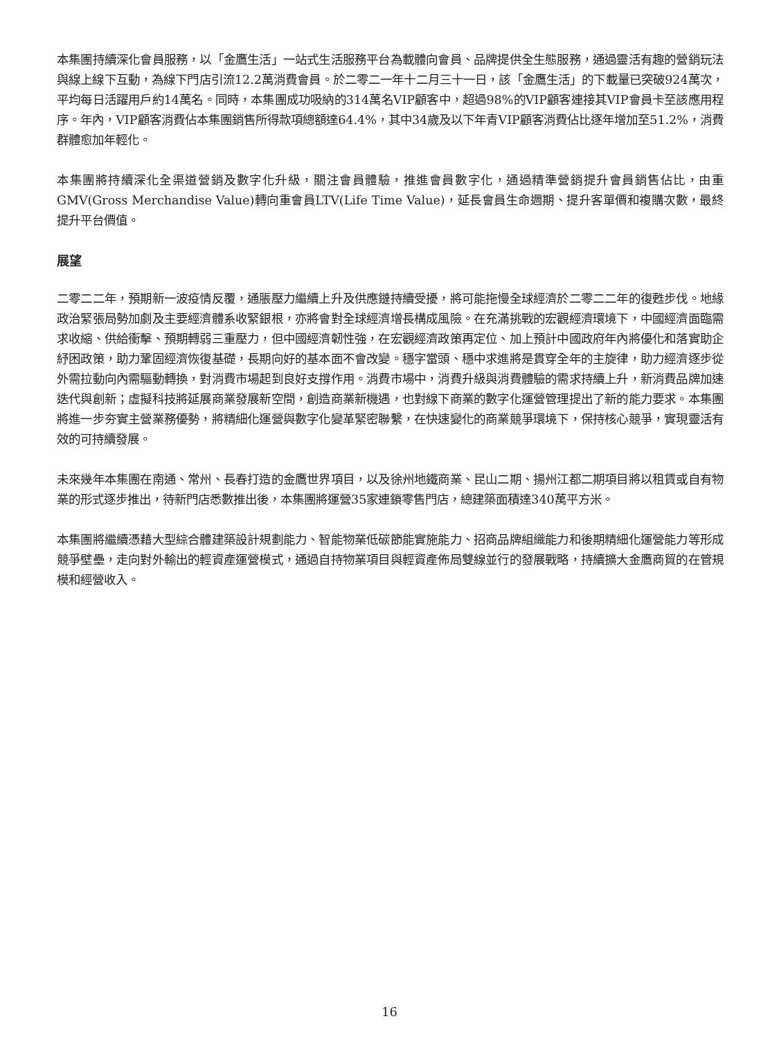本集團持續深化會員服務，以「金鷹生活」一站式生活服務平台為載體向會員、品牌提供全生態服務，通過靈活有趣的營銷玩法與線上線下互動，為線下門店引流12.2萬消費會員。於二零二一年十二月三十一日，該「金鷹生活」的下載量已突破924萬次，平均每日活躍用戶約14萬名。同時，本集團成功吸納的314萬名VIP顧客中，超過98%的VIP顧客連接其VIP會員卡至該應用程序。年內，VIP顧客消費佔本集團銷售所得款項總額達64.4%，其中34歲及以下年青VIP顧客消費佔比逐年增加至51.2%，消費群體愈加年輕化。
本集團將持續深化全渠道營銷及數字化升級，關注會員體驗，推進會員數字化，通過精準營銷提升會員銷售佔比，由重GMV(Gross Merchandise Value)轉向重會員LTV(Life Time Value)，延長會員生命週期、提升客單價和複購次數，最終提升平台價值。
展望
二零二二年，預期新一波疫情反覆，通脹壓力繼續上升及供應鏈持續受擾，將可能拖慢全球經濟於二零二二年的復甦步伐。地緣政治緊張局勢加劇及主要經濟體系收緊銀根，亦將會對全球經濟增長構成風險。在充滿挑戰的宏觀經濟環境下，中國經濟面臨需求收縮、供給衝擊、預期轉弱三重壓力，但中國經濟韌性強，在宏觀經濟政策再定位、加上預計中國政府年內將優化和落實助企紓困政策，助力鞏固經濟恢復基礎，長期向好的基本面不會改變。穩字當頭、穩中求進將是貫穿全年的主旋律，助力經濟逐步從外需拉動向內需驅動轉換，對消費市場起到良好支撐作用。消費市場中，消費升級與消費體驗的需求持續上升，新消費品牌加速迭代與創新；虛擬科技將延展商業發展新空間，創造商業新機遇，也對線下商業的數字化運營管理提出了新的能力要求。本集團將進一步夯實主營業務優勢，將精細化運營與數字化變革緊密聯繫，在快速變化的商業競爭環境下，保持核心競爭，實現靈活有效的可持續發展。
未來幾年本集團在南通、常州、長春打造的金鷹世界項目，以及徐州地鐵商業、昆山二期、揚州江都二期項目將以租賃或自有物業的形式逐步推出，待新門店悉數推出後，本集團將運營35家連鎖零售門店，總建築面積達340萬平方米。
本集團將繼續憑藉大型綜合體建築設計規劃能力、智能物業低碳節能實施能力、招商品牌組織能力和後期精細化運營能力等形成競爭壁壘，走向對外輸出的輕資產運營模式，通過自持物業項目與輕資產佈局雙線並行的發展戰略，持續擴大金鷹商貿的在管規模和經營收入。
16